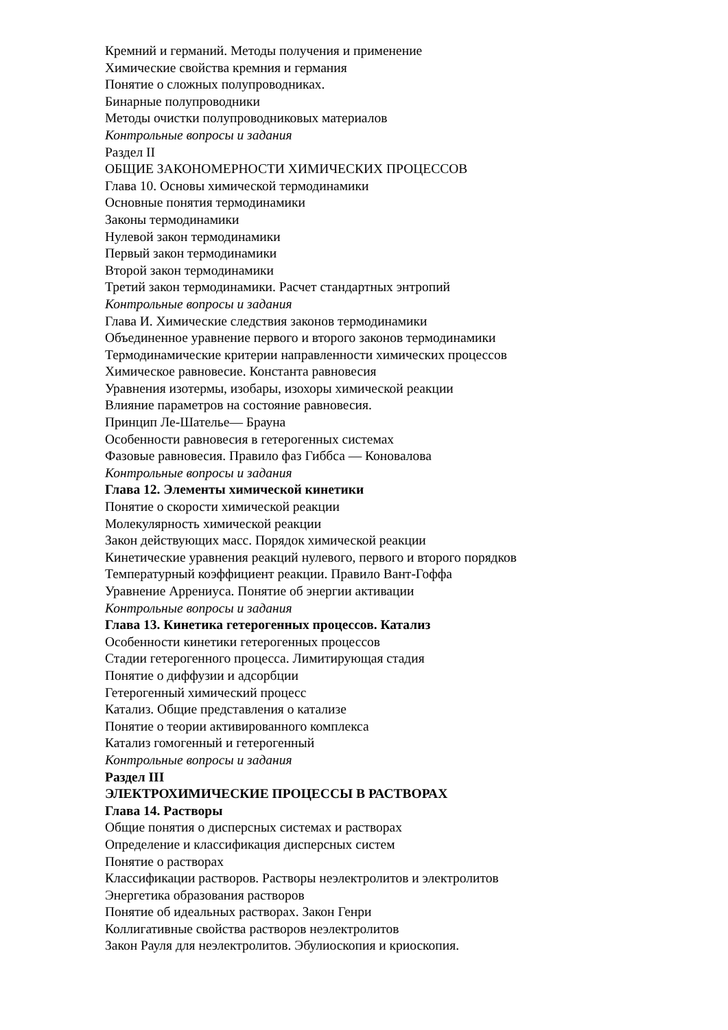Кремний и германий. Методы получения и применение
Химические свойства кремния и германия
Понятие о сложных полупроводниках.
Бинарные полупроводники
Методы очистки полупроводниковых материалов
Контрольные вопросы и задания
Раздел II
ОБЩИЕ ЗАКОНОМЕРНОСТИ ХИМИЧЕСКИХ ПРОЦЕССОВ
Глава 10. Основы химической термодинамики
Основные понятия термодинамики
Законы термодинамики
Нулевой закон термодинамики
Первый закон термодинамики
Второй закон термодинамики
Третий закон термодинамики. Расчет стандартных энтропий
Контрольные вопросы и задания
Глава И. Химические следствия законов термодинамики
Объединенное уравнение первого и второго законов термодинамики
Термодинамические критерии направленности химических процессов
Химическое равновесие. Константа равновесия
Уравнения изотермы, изобары, изохоры химической реакции
Влияние параметров на состояние равновесия.
Принцип Ле-Шателье— Брауна
Особенности равновесия в гетерогенных системах
Фазовые равновесия. Правило фаз Гиббса — Коновалова
Контрольные вопросы и задания
Глава 12. Элементы химической кинетики
Понятие о скорости химической реакции
Молекулярность химической реакции
Закон действующих масс. Порядок химической реакции
Кинетические уравнения реакций нулевого, первого и второго порядков
Температурный коэффициент реакции. Правило Вант-Гоффа
Уравнение Аррениуса. Понятие об энергии активации
Контрольные вопросы и задания
Глава 13. Кинетика гетерогенных процессов. Катализ
Особенности кинетики гетерогенных процессов
Стадии гетерогенного процесса. Лимитирующая стадия
Понятие о диффузии и адсорбции
Гетерогенный химический процесс
Катализ. Общие представления о катализе
Понятие о теории активированного комплекса
Катализ гомогенный и гетерогенный
Контрольные вопросы и задания
Раздел III
ЭЛЕКТРОХИМИЧЕСКИЕ ПРОЦЕССЫ В РАСТВОРАХ
Глава 14. Растворы
Общие понятия о дисперсных системах и растворах
Определение и классификация дисперсных систем
Понятие о растворах
Классификации растворов. Растворы неэлектролитов и электролитов
Энергетика образования растворов
Понятие об идеальных растворах. Закон Генри
Коллигативные свойства растворов неэлектролитов
Закон Рауля для неэлектролитов. Эбулиоскопия и криоскопия.